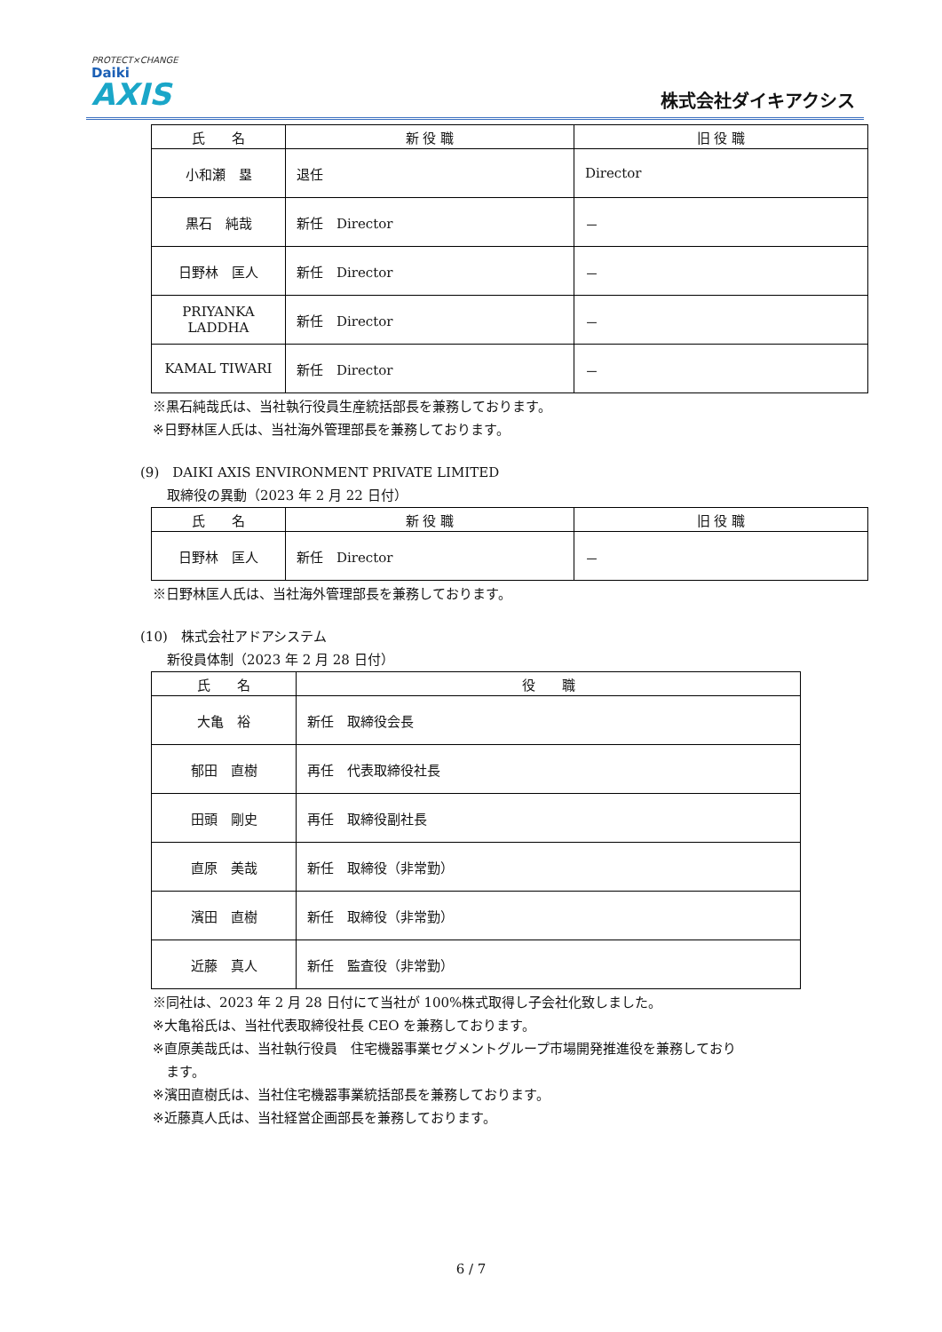PROTECT×CHANGE
Daiki
AXIS
株式会社ダイキアクシス
| 氏 名 | 新 役 職 | 旧 役 職 |
| --- | --- | --- |
| 小和瀬 塁 | 退任 | Director |
| 黒石 純哉 | 新任 Director | － |
| 日野林 匡人 | 新任 Director | － |
| PRIYANKA LADDHA | 新任 Director | － |
| KAMAL TIWARI | 新任 Director | － |
※黒石純哉氏は、当社執行役員生産統括部長を兼務しております。
※日野林匡人氏は、当社海外管理部長を兼務しております。
(9)　DAIKI AXIS ENVIRONMENT PRIVATE LIMITED
　　取締役の異動（2023 年 2 月 22 日付）
| 氏 名 | 新 役 職 | 旧 役 職 |
| --- | --- | --- |
| 日野林 匡人 | 新任 Director | － |
※日野林匡人氏は、当社海外管理部長を兼務しております。
(10)　株式会社アドアシステム
　　新役員体制（2023 年 2 月 28 日付）
| 氏 名 | 役 職 |
| --- | --- |
| 大亀 裕 | 新任 取締役会長 |
| 郁田 直樹 | 再任 代表取締役社長 |
| 田頭 剛史 | 再任 取締役副社長 |
| 直原 美哉 | 新任 取締役（非常勤） |
| 濱田 直樹 | 新任 取締役（非常勤） |
| 近藤 真人 | 新任 監査役（非常勤） |
※同社は、2023 年 2 月 28 日付にて当社が 100%株式取得し子会社化致しました。
※大亀裕氏は、当社代表取締役社長 CEO を兼務しております。
※直原美哉氏は、当社執行役員　住宅機器事業セグメントグループ市場開発推進役を兼務しており
　ます。
※濱田直樹氏は、当社住宅機器事業統括部長を兼務しております。
※近藤真人氏は、当社経営企画部長を兼務しております。
6 / 7